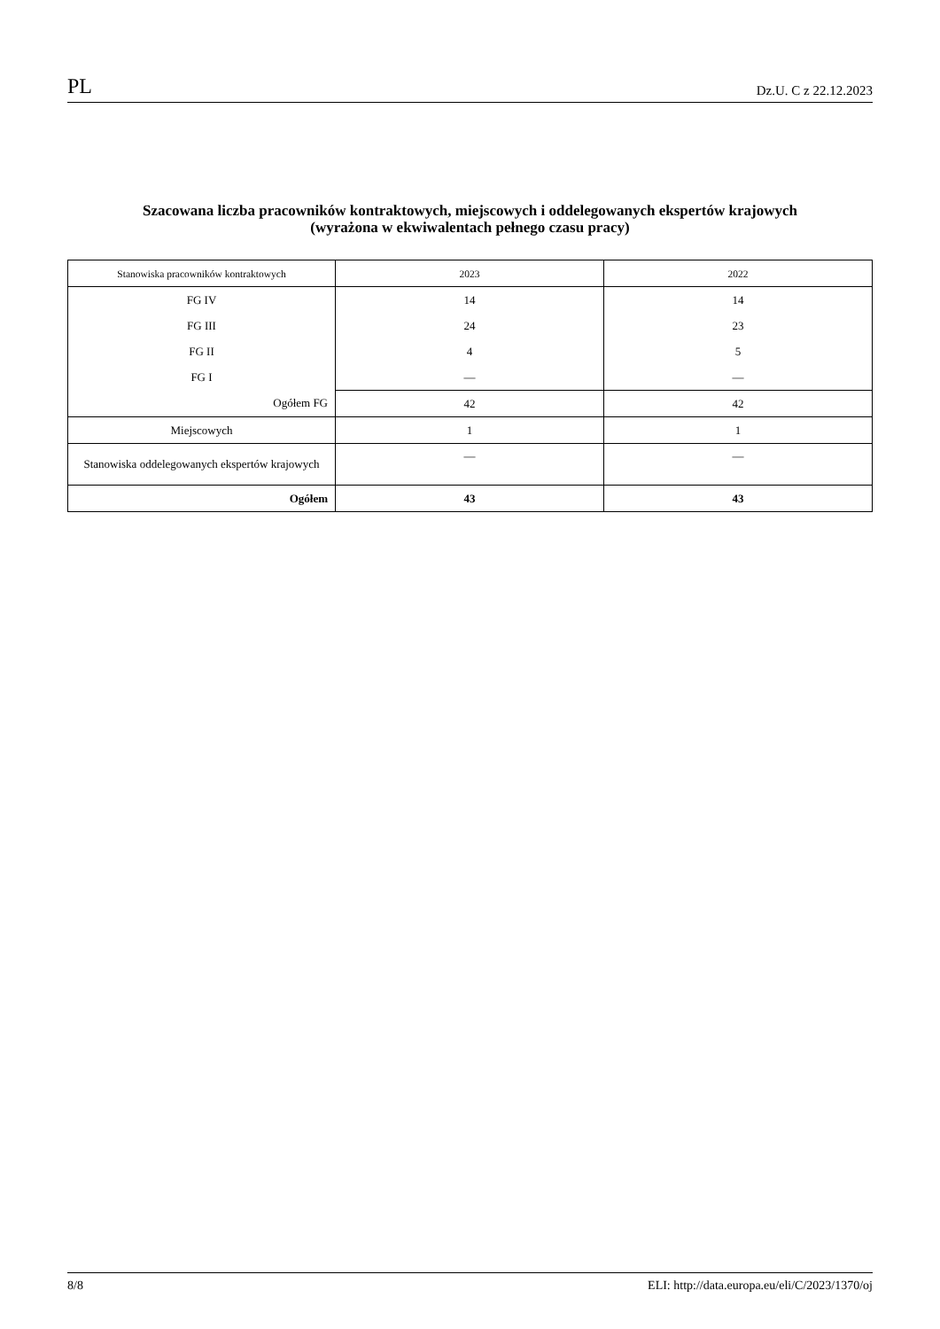PL Dz.U. C z 22.12.2023
Szacowana liczba pracowników kontraktowych, miejscowych i oddelegowanych ekspertów krajowych
(wyrażona w ekwiwalentach pełnego czasu pracy)
| Stanowiska pracowników kontraktowych | 2023 | 2022 |
| --- | --- | --- |
| FG IV | 14 | 14 |
| FG III | 24 | 23 |
| FG II | 4 | 5 |
| FG I | — | — |
| Ogółem FG | 42 | 42 |
| Miejscowych | 1 | 1 |
| Stanowiska oddelegowanych ekspertów krajowych | — | — |
| Ogółem | 43 | 43 |
8/8 ELI: http://data.europa.eu/eli/C/2023/1370/oj